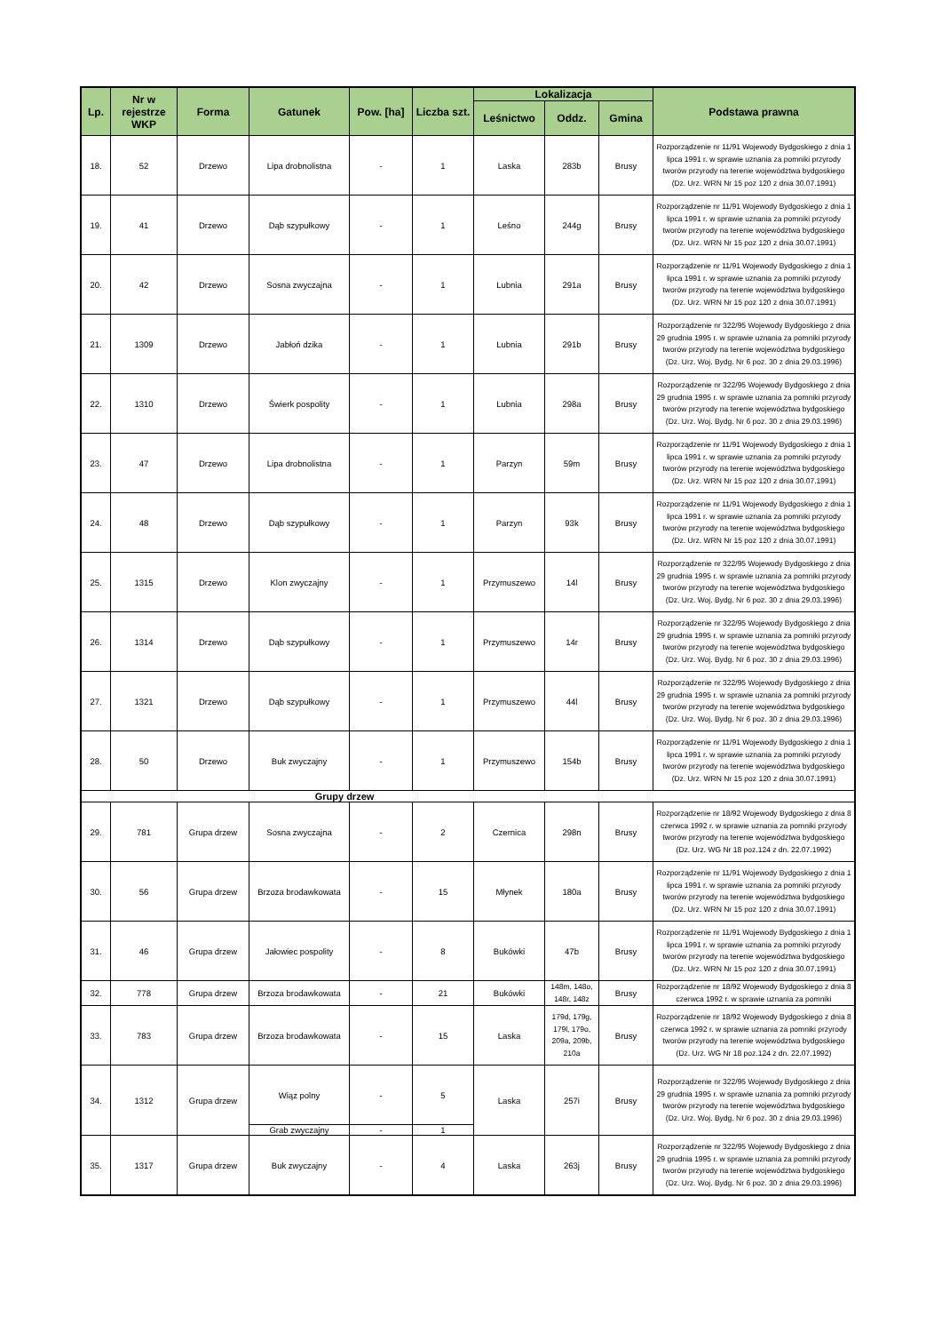| Lp. | Nr w rejestrze WKP | Forma | Gatunek | Pow. [ha] | Liczba szt. | Lokalizacja | | | Podstawa prawna |
| --- | --- | --- | --- | --- | --- | --- | --- | --- | --- |
| | | | | | | Leśnictwo | Oddz. | Gmina | |
| 18. | 52 | Drzewo | Lipa drobnolistna | - | 1 | Laska | 283b | Brusy | Rozporządzenie nr 11/91 Wojewody Bydgoskiego z dnia 1 lipca 1991 r. w sprawie uznania za pomniki przyrody tworów przyrody na terenie województwa bydgoskiego (Dz. Urz. WRN Nr 15 poz 120 z dnia 30.07.1991) |
| 19. | 41 | Drzewo | Dąb szypułkowy | - | 1 | Leśno | 244g | Brusy | Rozporządzenie nr 11/91 Wojewody Bydgoskiego z dnia 1 lipca 1991 r. w sprawie uznania za pomniki przyrody tworów przyrody na terenie województwa bydgoskiego (Dz. Urz. WRN Nr 15 poz 120 z dnia 30.07.1991) |
| 20. | 42 | Drzewo | Sosna zwyczajna | - | 1 | Lubnia | 291a | Brusy | Rozporządzenie nr 11/91 Wojewody Bydgoskiego z dnia 1 lipca 1991 r. w sprawie uznania za pomniki przyrody tworów przyrody na terenie województwa bydgoskiego (Dz. Urz. WRN Nr 15 poz 120 z dnia 30.07.1991) |
| 21. | 1309 | Drzewo | Jabłoń dzika | - | 1 | Lubnia | 291b | Brusy | Rozporządzenie nr 322/95 Wojewody Bydgoskiego z dnia 29 grudnia 1995 r. w sprawie uznania za pomniki przyrody tworów przyrody na terenie województwa bydgoskiego (Dz. Urz. Woj. Bydg. Nr 6 poz. 30 z dnia 29.03.1996) |
| 22. | 1310 | Drzewo | Świerk pospolity | - | 1 | Lubnia | 298a | Brusy | Rozporządzenie nr 322/95 Wojewody Bydgoskiego z dnia 29 grudnia 1995 r. w sprawie uznania za pomniki przyrody tworów przyrody na terenie województwa bydgoskiego (Dz. Urz. Woj. Bydg. Nr 6 poz. 30 z dnia 29.03.1996) |
| 23. | 47 | Drzewo | Lipa drobnolistna | - | 1 | Parzyn | 59m | Brusy | Rozporządzenie nr 11/91 Wojewody Bydgoskiego z dnia 1 lipca 1991 r. w sprawie uznania za pomniki przyrody tworów przyrody na terenie województwa bydgoskiego (Dz. Urz. WRN Nr 15 poz 120 z dnia 30.07.1991) |
| 24. | 48 | Drzewo | Dąb szypułkowy | - | 1 | Parzyn | 93k | Brusy | Rozporządzenie nr 11/91 Wojewody Bydgoskiego z dnia 1 lipca 1991 r. w sprawie uznania za pomniki przyrody tworów przyrody na terenie województwa bydgoskiego (Dz. Urz. WRN Nr 15 poz 120 z dnia 30.07.1991) |
| 25. | 1315 | Drzewo | Klon zwyczajny | - | 1 | Przymuszewo | 14l | Brusy | Rozporządzenie nr 322/95 Wojewody Bydgoskiego z dnia 29 grudnia 1995 r. w sprawie uznania za pomniki przyrody tworów przyrody na terenie województwa bydgoskiego (Dz. Urz. Woj. Bydg. Nr 6 poz. 30 z dnia 29.03.1996) |
| 26. | 1314 | Drzewo | Dąb szypułkowy | - | 1 | Przymuszewo | 14r | Brusy | Rozporządzenie nr 322/95 Wojewody Bydgoskiego z dnia 29 grudnia 1995 r. w sprawie uznania za pomniki przyrody tworów przyrody na terenie województwa bydgoskiego (Dz. Urz. Woj. Bydg. Nr 6 poz. 30 z dnia 29.03.1996) |
| 27. | 1321 | Drzewo | Dąb szypułkowy | - | 1 | Przymuszewo | 44l | Brusy | Rozporządzenie nr 322/95 Wojewody Bydgoskiego z dnia 29 grudnia 1995 r. w sprawie uznania za pomniki przyrody tworów przyrody na terenie województwa bydgoskiego (Dz. Urz. Woj. Bydg. Nr 6 poz. 30 z dnia 29.03.1996) |
| 28. | 50 | Drzewo | Buk zwyczajny | - | 1 | Przymuszewo | 154b | Brusy | Rozporządzenie nr 11/91 Wojewody Bydgoskiego z dnia 1 lipca 1991 r. w sprawie uznania za pomniki przyrody tworów przyrody na terenie województwa bydgoskiego (Dz. Urz. WRN Nr 15 poz 120 z dnia 30.07.1991) |
| Grupy drzew | | | | | | | | | |
| 29. | 781 | Grupa drzew | Sosna zwyczajna | - | 2 | Czernica | 298n | Brusy | Rozporządzenie nr 18/92 Wojewody Bydgoskiego z dnia 8 czerwca 1992 r. w sprawie uznania za pomniki przyrody tworów przyrody na terenie województwa bydgoskiego (Dz. Urz. WG Nr 18 poz.124 z dn. 22.07.1992) |
| 30. | 56 | Grupa drzew | Brzoza brodawkowata | - | 15 | Młynek | 180a | Brusy | Rozporządzenie nr 11/91 Wojewody Bydgoskiego z dnia 1 lipca 1991 r. w sprawie uznania za pomniki przyrody tworów przyrody na terenie województwa bydgoskiego (Dz. Urz. WRN Nr 15 poz 120 z dnia 30.07.1991) |
| 31. | 46 | Grupa drzew | Jałowiec pospolity | - | 8 | Bukówki | 47b | Brusy | Rozporządzenie nr 11/91 Wojewody Bydgoskiego z dnia 1 lipca 1991 r. w sprawie uznania za pomniki przyrody tworów przyrody na terenie województwa bydgoskiego (Dz. Urz. WRN Nr 15 poz 120 z dnia 30.07.1991) |
| 32. | 778 | Grupa drzew | Brzoza brodawkowata | - | 21 | Bukówki | 148m, 148o, 148r, 148z | Brusy | Rozporządzenie nr 18/92 Wojewody Bydgoskiego z dnia 8 czerwca 1992 r. w sprawie uznania za pomniki |
| 33. | 783 | Grupa drzew | Brzoza brodawkowata | - | 15 | Laska | 179d, 179g, 179l, 179o, 209a, 209b, 210a | Brusy | Rozporządzenie nr 18/92 Wojewody Bydgoskiego z dnia 8 czerwca 1992 r. w sprawie uznania za pomniki przyrody tworów przyrody na terenie województwa bydgoskiego (Dz. Urz. WG Nr 18 poz.124 z dn. 22.07.1992) |
| 34. | 1312 | Grupa drzew | Wiąz polny | - | 5 | Laska | 257i | Brusy | Rozporządzenie nr 322/95 Wojewody Bydgoskiego z dnia 29 grudnia 1995 r. w sprawie uznania za pomniki przyrody tworów przyrody na terenie województwa bydgoskiego (Dz. Urz. Woj. Bydg. Nr 6 poz. 30 z dnia 29.03.1996) |
| | | | Grab zwyczajny | - | 1 | | | | |
| 35. | 1317 | Grupa drzew | Buk zwyczajny | - | 4 | Laska | 263j | Brusy | Rozporządzenie nr 322/95 Wojewody Bydgoskiego z dnia 29 grudnia 1995 r. w sprawie uznania za pomniki przyrody tworów przyrody na terenie województwa bydgoskiego (Dz. Urz. Woj. Bydg. Nr 6 poz. 30 z dnia 29.03.1996) |